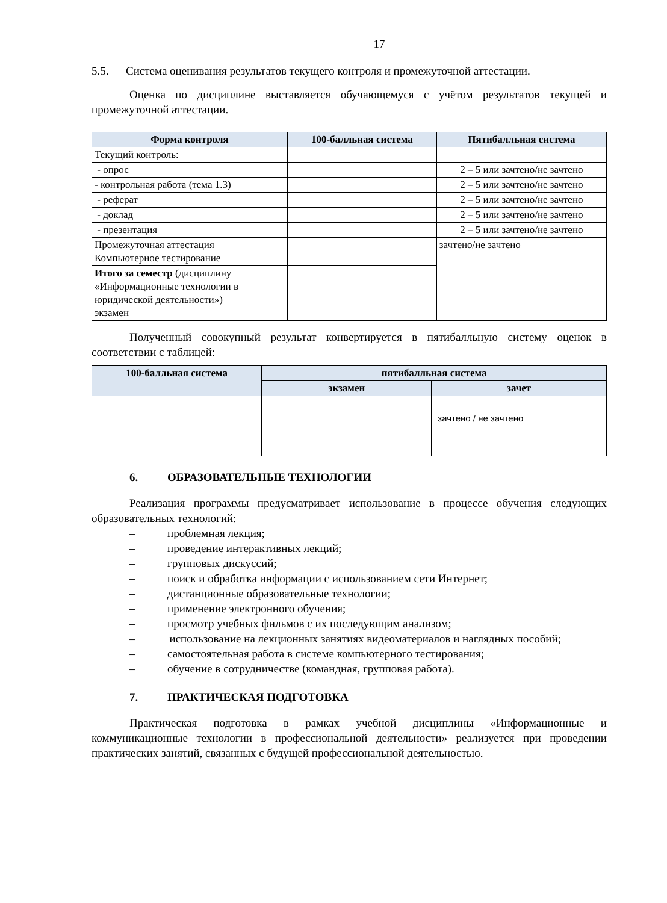17
5.5. Система оценивания результатов текущего контроля и промежуточной аттестации.
Оценка по дисциплине выставляется обучающемуся с учётом результатов текущей и промежуточной аттестации.
| Форма контроля | 100-балльная система | Пятибалльная система |
| --- | --- | --- |
| Текущий контроль: | | |
| - опрос | | 2 – 5 или зачтено/не зачтено |
| - контрольная работа (тема 1.3) | | 2 – 5 или зачтено/не зачтено |
| - реферат | | 2 – 5 или зачтено/не зачтено |
| - доклад | | 2 – 5 или зачтено/не зачтено |
| - презентация | | 2 – 5 или зачтено/не зачтено |
| Промежуточная аттестация Компьютерное тестирование | | зачтено/не зачтено |
| Итого за семестр (дисциплину «Информационные технологии в юридической деятельности») экзамен | | |
Полученный совокупный результат конвертируется в пятибалльную систему оценок в соответствии с таблицей:
| 100-балльная система | пятибалльная система | |
| --- | --- | --- |
| | экзамен | зачет |
| | | зачтено / не зачтено |
6. ОБРАЗОВАТЕЛЬНЫЕ ТЕХНОЛОГИИ
Реализация программы предусматривает использование в процессе обучения следующих образовательных технологий:
– проблемная лекция;
– проведение интерактивных лекций;
– групповых дискуссий;
– поиск и обработка информации с использованием сети Интернет;
– дистанционные образовательные технологии;
– применение электронного обучения;
– просмотр учебных фильмов с их последующим анализом;
– использование на лекционных занятиях видеоматериалов и наглядных пособий;
– самостоятельная работа в системе компьютерного тестирования;
– обучение в сотрудничестве (командная, групповая работа).
7. ПРАКТИЧЕСКАЯ ПОДГОТОВКА
Практическая подготовка в рамках учебной дисциплины «Информационные и коммуникационные технологии в профессиональной деятельности» реализуется при проведении практических занятий, связанных с будущей профессиональной деятельностью.